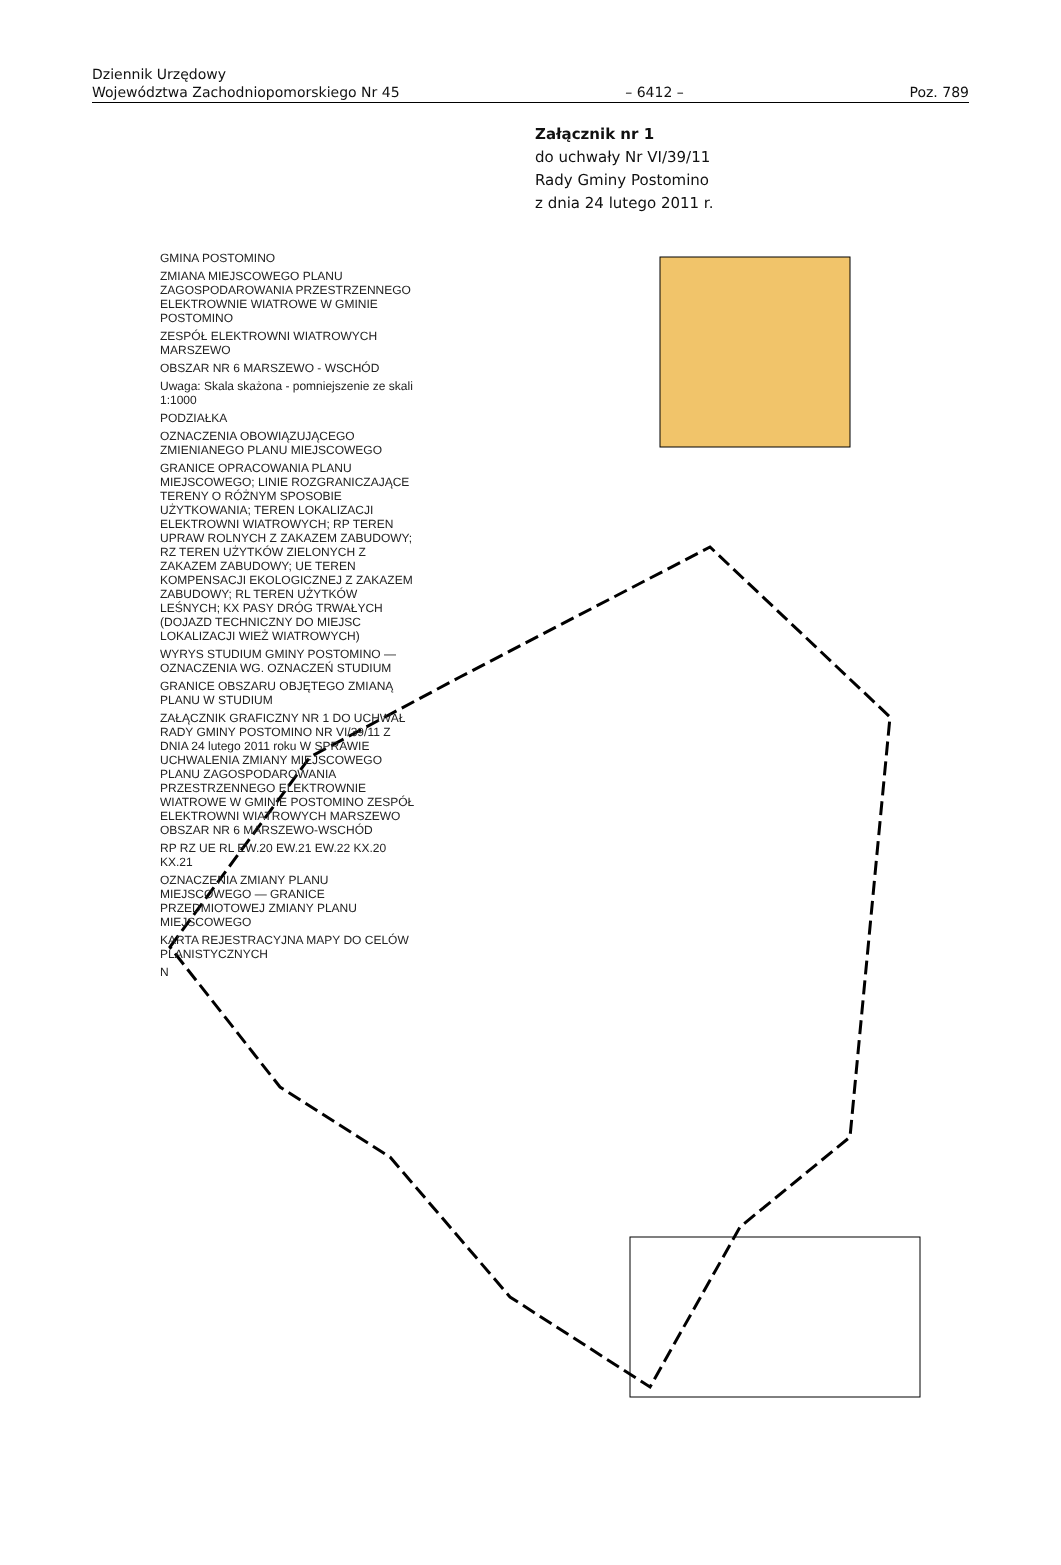Dziennik Urzędowy
Województwa Zachodniopomorskiego Nr 45
– 6412 –
Poz. 789
Załącznik nr 1
do uchwały Nr VI/39/11
Rady Gminy Postomino
z dnia 24 lutego 2011 r.
GMINA POSTOMINO
ZMIANA MIEJSCOWEGO PLANU ZAGOSPODAROWANIA PRZESTRZENNEGO ELEKTROWNIE WIATROWE W GMINIE POSTOMINO
ZESPÓŁ ELEKTROWNI WIATROWYCH MARSZEWO
OBSZAR NR 6 MARSZEWO - WSCHÓD
Uwaga: Skala skażona - pomniejszenie ze skali 1:1000
PODZIAŁKA
OZNACZENIA OBOWIĄZUJĄCEGO ZMIENIANEGO PLANU MIEJSCOWEGO
GRANICE OPRACOWANIA PLANU MIEJSCOWEGO; LINIE ROZGRANICZAJĄCE TERENY O RÓŻNYM SPOSOBIE UŻYTKOWANIA; TEREN LOKALIZACJI ELEKTROWNI WIATROWYCH; RP TEREN UPRAW ROLNYCH Z ZAKAZEM ZABUDOWY; RZ TEREN UŻYTKÓW ZIELONYCH Z ZAKAZEM ZABUDOWY; UE TEREN KOMPENSACJI EKOLOGICZNEJ Z ZAKAZEM ZABUDOWY; RL TEREN UŻYTKÓW LEŚNYCH; KX PASY DRÓG TRWAŁYCH (DOJAZD TECHNICZNY DO MIEJSC LOKALIZACJI WIEŻ WIATROWYCH)
WYRYS STUDIUM GMINY POSTOMINO — OZNACZENIA WG. OZNACZEŃ STUDIUM
GRANICE OBSZARU OBJĘTEGO ZMIANĄ PLANU W STUDIUM
ZAŁĄCZNIK GRAFICZNY NR 1 DO UCHWAŁ RADY GMINY POSTOMINO NR VI/39/11 Z DNIA 24 lutego 2011 roku W SPRAWIE UCHWALENIA ZMIANY MIEJSCOWEGO PLANU ZAGOSPODAROWANIA PRZESTRZENNEGO ELEKTROWNIE WIATROWE W GMINIE POSTOMINO ZESPÓŁ ELEKTROWNI WIATROWYCH MARSZEWO OBSZAR NR 6 MARSZEWO-WSCHÓD
RP RZ UE RL EW.20 EW.21 EW.22 KX.20 KX.21
OZNACZENIA ZMIANY PLANU MIEJSCOWEGO — GRANICE PRZEDMIOTOWEJ ZMIANY PLANU MIEJSCOWEGO
KARTA REJESTRACYJNA MAPY DO CELÓW PLANISTYCZNYCH
N